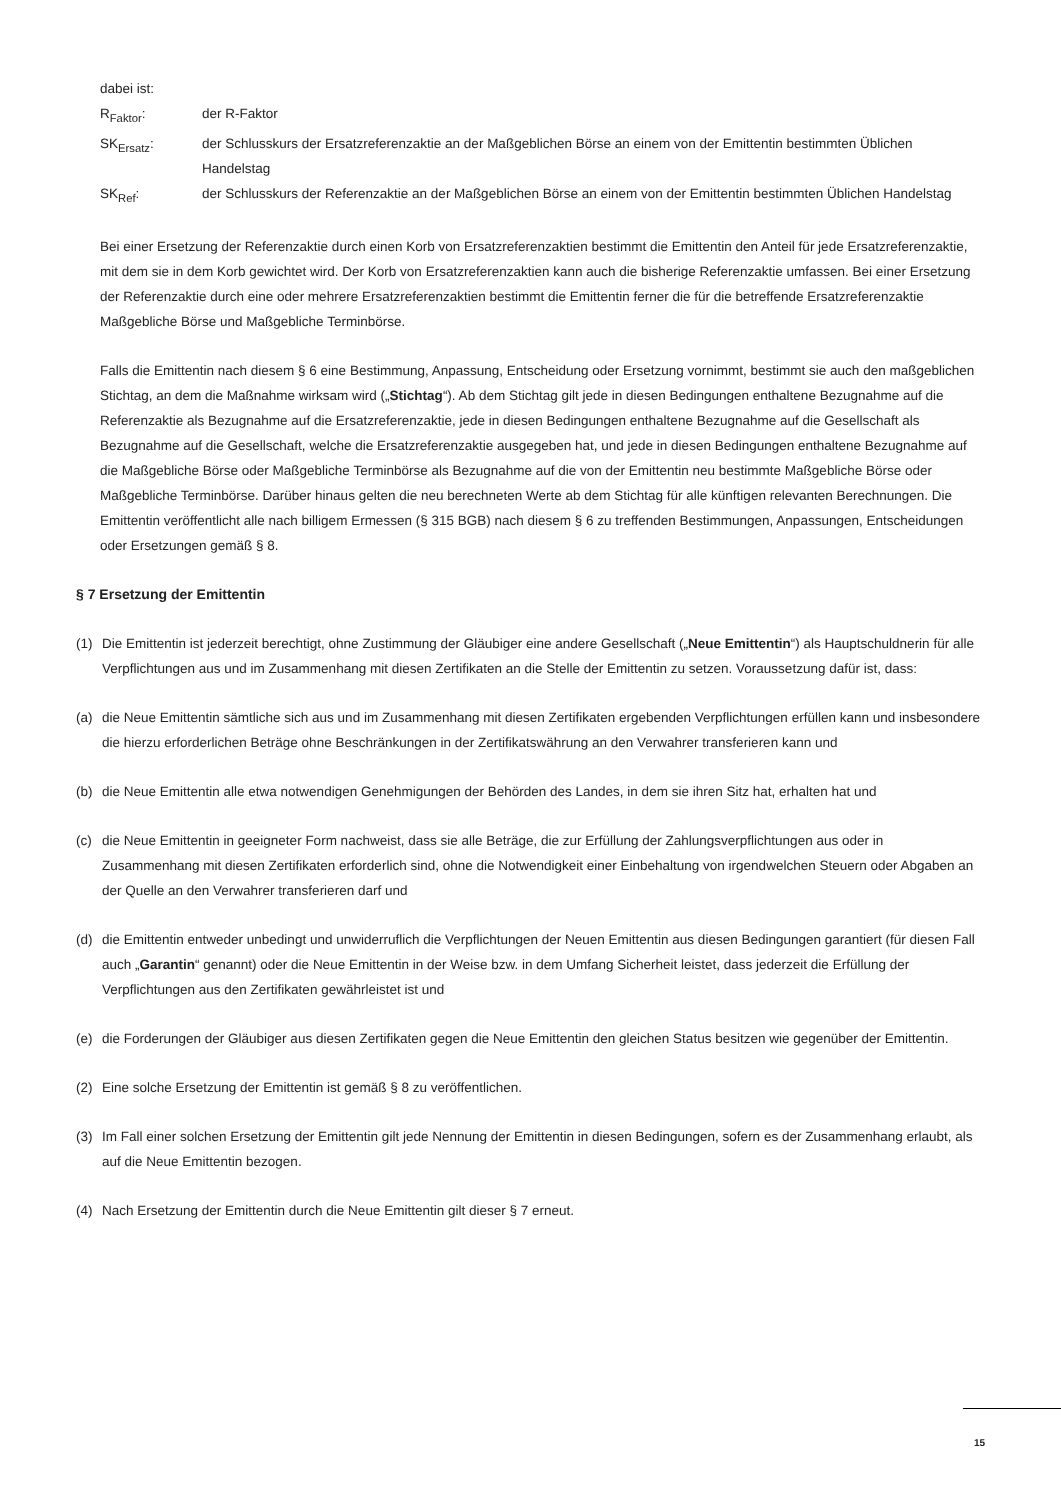dabei ist:
R<sub>Faktor</sub>: der R-Faktor
SK<sub>Ersatz</sub>: der Schlusskurs der Ersatzreferenzaktie an der Maßgeblichen Börse an einem von der Emittentin bestimmten Üblichen Handelstag
SK<sub>Ref</sub>: der Schlusskurs der Referenzaktie an der Maßgeblichen Börse an einem von der Emittentin bestimmten Üblichen Handelstag
Bei einer Ersetzung der Referenzaktie durch einen Korb von Ersatzreferenzaktien bestimmt die Emittentin den Anteil für jede Ersatzreferenzaktie, mit dem sie in dem Korb gewichtet wird. Der Korb von Ersatzreferenzaktien kann auch die bisherige Referenzaktie umfassen. Bei einer Ersetzung der Referenzaktie durch eine oder mehrere Ersatzreferenzaktien bestimmt die Emittentin ferner die für die betreffende Ersatzreferenzaktie Maßgebliche Börse und Maßgebliche Terminbörse.
Falls die Emittentin nach diesem § 6 eine Bestimmung, Anpassung, Entscheidung oder Ersetzung vornimmt, bestimmt sie auch den maßgeblichen Stichtag, an dem die Maßnahme wirksam wird („Stichtag“). Ab dem Stichtag gilt jede in diesen Bedingungen enthaltene Bezugnahme auf die Referenzaktie als Bezugnahme auf die Ersatzreferenzaktie, jede in diesen Bedingungen enthaltene Bezugnahme auf die Gesellschaft als Bezugnahme auf die Gesellschaft, welche die Ersatzreferenzaktie ausgegeben hat, und jede in diesen Bedingungen enthaltene Bezugnahme auf die Maßgebliche Börse oder Maßgebliche Terminbörse als Bezugnahme auf die von der Emittentin neu bestimmte Maßgebliche Börse oder Maßgebliche Terminbörse. Darüber hinaus gelten die neu berechneten Werte ab dem Stichtag für alle künftigen relevanten Berechnungen. Die Emittentin veröffentlicht alle nach billigem Ermessen (§ 315 BGB) nach diesem § 6 zu treffenden Bestimmungen, Anpassungen, Entscheidungen oder Ersetzungen gemäß § 8.
§ 7 Ersetzung der Emittentin
(1) Die Emittentin ist jederzeit berechtigt, ohne Zustimmung der Gläubiger eine andere Gesellschaft („Neue Emittentin“) als Hauptschuldnerin für alle Verpflichtungen aus und im Zusammenhang mit diesen Zertifikaten an die Stelle der Emittentin zu setzen. Voraussetzung dafür ist, dass:
(a) die Neue Emittentin sämtliche sich aus und im Zusammenhang mit diesen Zertifikaten ergebenden Verpflichtungen erfüllen kann und insbesondere die hierzu erforderlichen Beträge ohne Beschränkungen in der Zertifikatswährung an den Verwahrer transferieren kann und
(b) die Neue Emittentin alle etwa notwendigen Genehmigungen der Behörden des Landes, in dem sie ihren Sitz hat, erhalten hat und
(c) die Neue Emittentin in geeigneter Form nachweist, dass sie alle Beträge, die zur Erfüllung der Zahlungsverpflichtungen aus oder in Zusammenhang mit diesen Zertifikaten erforderlich sind, ohne die Notwendigkeit einer Einbehaltung von irgendwelchen Steuern oder Abgaben an der Quelle an den Verwahrer transferieren darf und
(d) die Emittentin entweder unbedingt und unwiderruflich die Verpflichtungen der Neuen Emittentin aus diesen Bedingungen garantiert (für diesen Fall auch „Garantin“ genannt) oder die Neue Emittentin in der Weise bzw. in dem Umfang Sicherheit leistet, dass jederzeit die Erfüllung der Verpflichtungen aus den Zertifikaten gewährleistet ist und
(e) die Forderungen der Gläubiger aus diesen Zertifikaten gegen die Neue Emittentin den gleichen Status besitzen wie gegenüber der Emittentin.
(2) Eine solche Ersetzung der Emittentin ist gemäß § 8 zu veröffentlichen.
(3) Im Fall einer solchen Ersetzung der Emittentin gilt jede Nennung der Emittentin in diesen Bedingungen, sofern es der Zusammenhang erlaubt, als auf die Neue Emittentin bezogen.
(4) Nach Ersetzung der Emittentin durch die Neue Emittentin gilt dieser § 7 erneut.
15